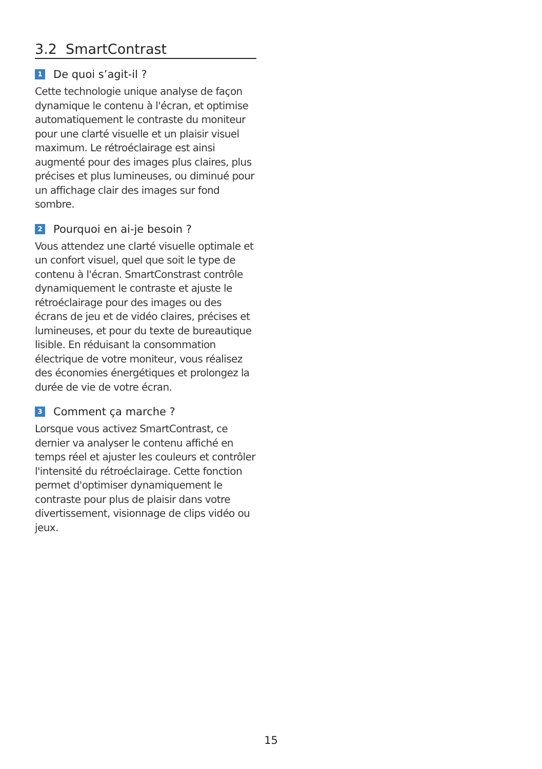3.2 SmartContrast
1 De quoi s’agit-il ?
Cette technologie unique analyse de façon dynamique le contenu à l'écran, et optimise automatiquement le contraste du moniteur pour une clarté visuelle et un plaisir visuel maximum. Le rétroéclairage est ainsi augmenté pour des images plus claires, plus précises et plus lumineuses, ou diminué pour un affichage clair des images sur fond sombre.
2 Pourquoi en ai-je besoin ?
Vous attendez une clarté visuelle optimale et un confort visuel, quel que soit le type de contenu à l'écran. SmartConstrast contrôle dynamiquement le contraste et ajuste le rétroéclairage pour des images ou des écrans de jeu et de vidéo claires, précises et lumineuses, et pour du texte de bureautique lisible. En réduisant la consommation électrique de votre moniteur, vous réalisez des économies énergétiques et prolongez la durée de vie de votre écran.
3 Comment ça marche ?
Lorsque vous activez SmartContrast, ce dernier va analyser le contenu affiché en temps réel et ajuster les couleurs et contrôler l'intensité du rétroéclairage. Cette fonction permet d'optimiser dynamiquement le contraste pour plus de plaisir dans votre divertissement, visionnage de clips vidéo ou jeux.
15